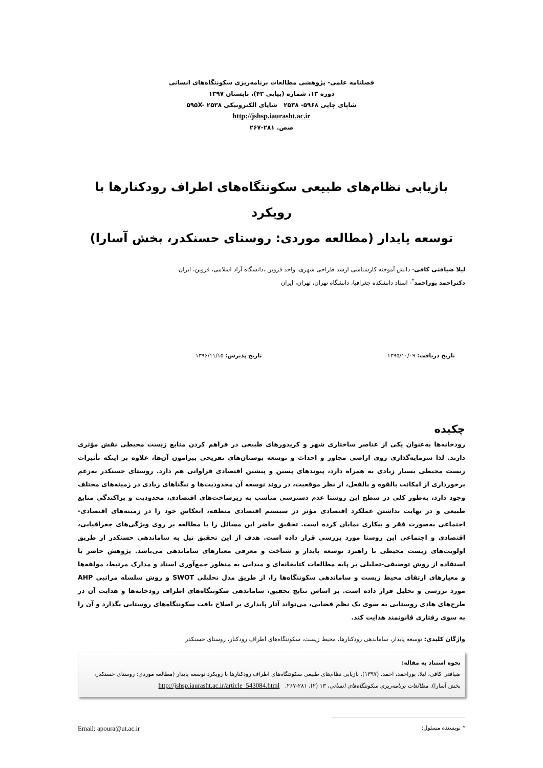فصلنامه علمی- پژوهشی مطالعات برنامه‌ریزی سکونتگاه‌های انسانی
دوره ۱۳، شماره (پیاپی ۴۳)، تابستان ۱۳۹۷
شاپای چاپی ۵۹۶۸- ۲۵۳۸ شاپای الکترونیکی ۵۹۵X- ۲۵۳۸
http://jshsp.iaurasht.ac.ir
صص. ۲۸۱-۲۶۷
بازیابی نظام‌های طبیعی سکونتگاه‌های اطراف رودکنارها با رویکرد
توسعه پایدار (مطالعه موردی: روستای حسنکدر، بخش آسارا)
لیلا ضیافتی کافی- دانش آموخته کارشناسی ارشد طراحی شهری، واحد قزوین ،دانشگاه آزاد اسلامی، قزوین، ایران
دکتراحمد پوراحمد<sup>*</sup>- استاد دانشکده جغرافیا، دانشگاه تهران، تهران، ایران
تاریخ دریافت: ۱۳۹۵/۱۰/۰۹ تاریخ پذیرش: ۱۳۹۶/۱۱/۱۵
چکیده
رودخانه‌ها به‌عنوان یکی از عناصر ساختاری شهر و کریدورهای طبیعی در فراهم کردن منابع زیست محیطی نقش مؤثری دارند. لذا سرمایه‌گذاری روی اراضی مجاور و احداث و توسعه بوستان‌های تفریحی پیرامون آن‌ها، علاوه بر اینکه تأثیرات زیست محیطی بسیار زیادی به همراه دارد، پیوندهای پسین و پیشین اقتصادی فراوانی هم دارد. روستای حسنکدر به‌زعم برخورداری از امکانت بالقوه و بالفعل، از نظر موقعیت، در روند توسعه آن محدودیت‌ها و تنگناهای زیادی در زمینه‌های مختلف وجود دارد، به‌طور کلی در سطح این روستا عدم دسترسی مناسب به زیرساخت‌های اقتصادی، محدودیت و پراکندگی منابع طبیعی و در نهایت نداشتن عملکرد اقتصادی مؤثر در سیستم اقتصادی منطقه، انعکاس خود را در زمینه‌های اقتصادی- اجتماعی به‌صورت فقر و بیکاری نمایان کرده است. تحقیق حاضر این مسائل را با مطالعه بر روی ویژگی‌های جغرافیایی، اقتصادی و اجتماعی این روستا مورد بررسی قرار داده است. هدف از این تحقیق نیل به ساماندهی حسنکدر از طریق اولویت‌های زیست محیطی با راهبرد توسعه پایدار و شناخت و معرفی معیارهای ساماندهی می‌باشد. پژوهش حاضر با استفاده از روش توصیفی-تحلیلی بر پایه مطالعات کتابخانه‌ای و میدانی به منظور جمع‌آوری اسناد و مدارک مرتبط، مولفه‌ها و معیارهای ارتقای محیط زیست و ساماندهی سکونتگاه‌ها را، از طریق مدل تحلیلی SWOT و روش سلسله مراتبی AHP مورد بررسی و تحلیل قرار داده است. بر اساس نتایج تحقیق، ساماندهی سکونتگاه‌های اطراف رودخانه‌ها و هدایت آن در طرح‌های هادی روستایی به سوی یک نظم فضایی، می‌تواند آثار پایداری بر اصلاح بافت سکونتگاه‌های روستایی بگذارد و آن را به سوی رفتاری قانونمند هدایت کند.
واژگان کلیدی: توسعه پایدار، ساماندهی رودکنارها، محیط زیست، سکونتگاه‌های اطراف رودکنار، روستای حسنکدر
نحوه استناد به مقاله:
ضیافتی کافی، لیلا، پوراحمد، احمد. (۱۳۹۷). بازیابی نظام‌های طبیعی سکونتگاه‌های اطراف رودکنارها با رویکرد توسعه پایدار (مطالعه موردی: روستای حسنکدر، بخش آسارا). مطالعات برنامه‌ریزی سکونتگاه‌های انسانی، ۱۳ (۲)، ۲۸۱-۲۶۷. http://jshsp.iaurasht.ac.ir/article_543084.html
* نویسنده مسئول: Email: apoura@ut.ac.ir